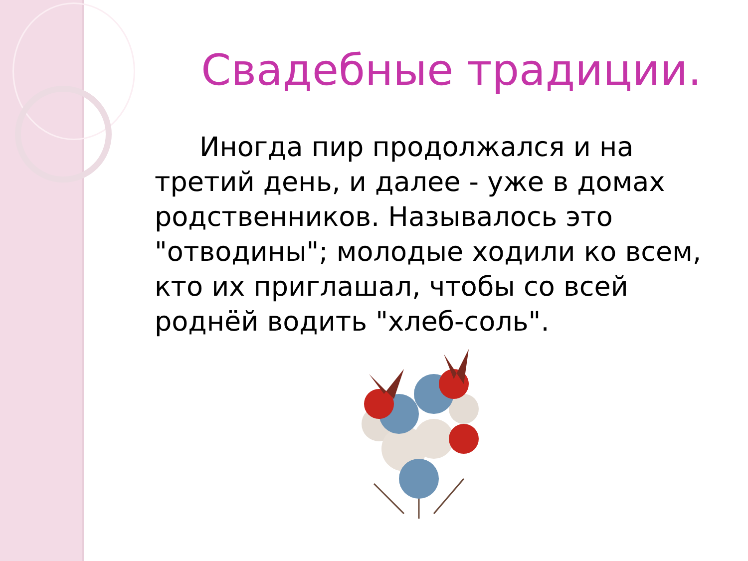Свадебные традиции.
Иногда пир продолжался и на третий день, и далее - уже в домах родственников. Называлось это "отводины"; молодые ходили ко всем, кто их приглашал, чтобы со всей роднёй водить "хлеб-соль".